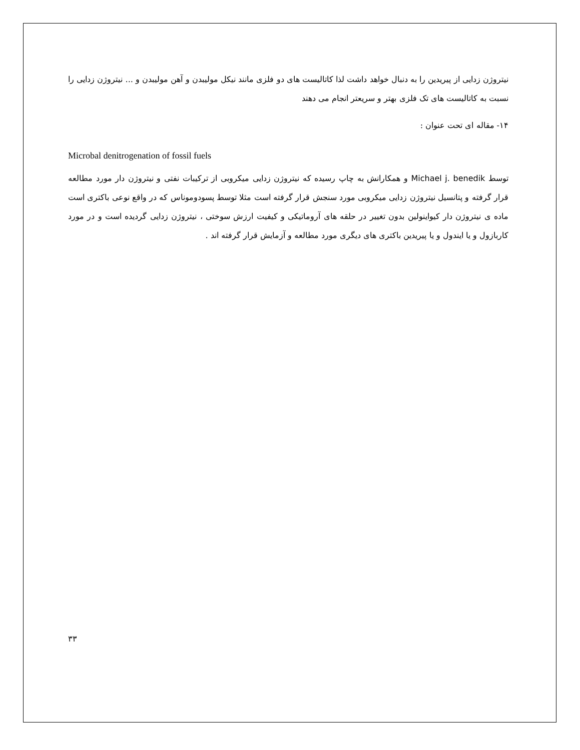نیتروژن زدایی از پیریدین را به دنبال خواهد داشت لذا کاتالیست های دو فلزی مانند نیکل مولیبدن و آهن مولیبدن و ... نیتروژن زدایی را نسبت به کاتالیست های تک فلزی بهتر و سریعتر انجام می دهند
۱۴- مقاله ای تحت عنوان :
Microbal denitrogenation of fossil fuels
توسط Michael j. benedik و همکارانش به چاپ رسیده که نیتروژن زدایی میکروبی از ترکیبات نفتی و نیتروژن دار مورد مطالعه قرار گرفته و پتانسیل نیتروژن زدایی میکروبی مورد سنجش قرار گرفته است مثلا توسط پسودوموناس که در واقع نوعی باکتری است ماده ی نیتروژن دار کیواینولین بدون تغییر در حلقه های آروماتیکی و کیفیت ارزش سوختی ، نیتروژن زدایی گردیده است و در مورد کاربازول و یا ایندول و یا پیریدین باکتری های دیگری مورد مطالعه و آزمایش قرار گرفته اند .
۳۳